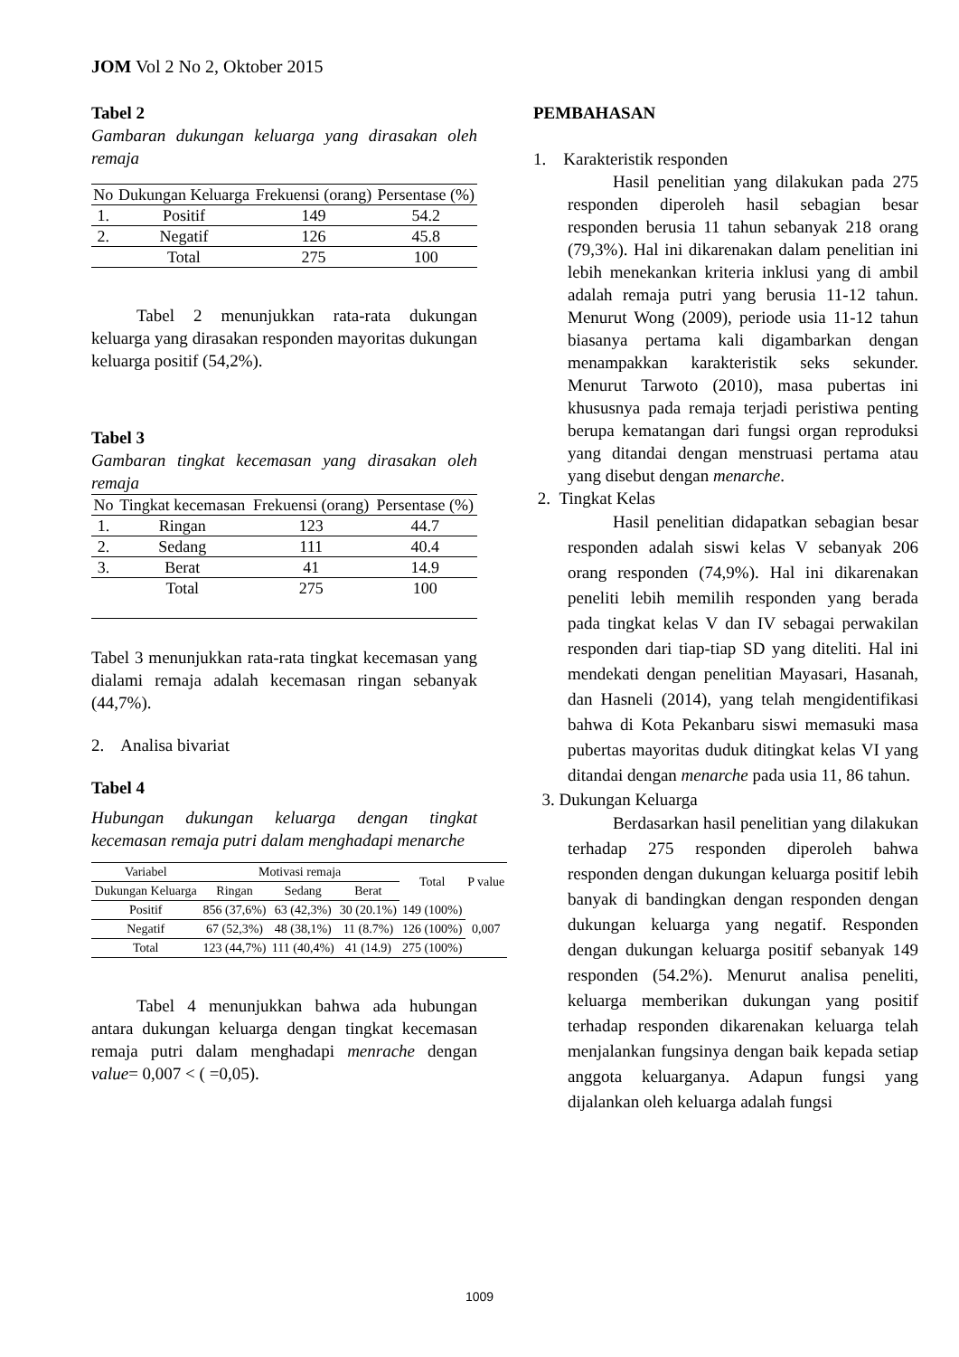JOM Vol 2 No 2, Oktober 2015
Tabel 2
Gambaran dukungan keluarga yang dirasakan oleh remaja
| No | Dukungan Keluarga | Frekuensi (orang) | Persentase (%) |
| --- | --- | --- | --- |
| 1. | Positif | 149 | 54.2 |
| 2. | Negatif | 126 | 45.8 |
| | Total | 275 | 100 |
Tabel 2 menunjukkan rata-rata dukungan keluarga yang dirasakan responden mayoritas dukungan keluarga positif (54,2%).
Tabel 3
Gambaran tingkat kecemasan yang dirasakan oleh remaja
| No | Tingkat kecemasan | Frekuensi (orang) | Persentase (%) |
| --- | --- | --- | --- |
| 1. | Ringan | 123 | 44.7 |
| 2. | Sedang | 111 | 40.4 |
| 3. | Berat | 41 | 14.9 |
| | Total | 275 | 100 |
Tabel 3 menunjukkan rata-rata tingkat kecemasan yang dialami remaja adalah kecemasan ringan sebanyak (44,7%).
2. Analisa bivariat
Tabel 4
Hubungan dukungan keluarga dengan tingkat kecemasan remaja putri dalam menghadapi menarche
| Variabel | Motivasi remaja | | | Total | P value |
| --- | --- | --- | --- | --- | --- |
| Dukungan Keluarga | Ringan | Sedang | Berat | | |
| Positif | 856 (37,6%) | 63 (42,3%) | 30 (20.1%) | 149 (100%) | 0,007 |
| Negatif | 67 (52,3%) | 48 (38,1%) | 11 (8.7%) | 126 (100%) | |
| Total | 123 (44,7%) | 111 (40,4%) | 41 (14.9) | 275 (100%) | |
Tabel 4 menunjukkan bahwa ada hubungan antara dukungan keluarga dengan tingkat kecemasan remaja putri dalam menghadapi menrache dengan value= 0,007 < ( =0,05).
PEMBAHASAN
1. Karakteristik responden
Hasil penelitian yang dilakukan pada 275 responden diperoleh hasil sebagian besar responden berusia 11 tahun sebanyak 218 orang (79,3%). Hal ini dikarenakan dalam penelitian ini lebih menekankan kriteria inklusi yang di ambil adalah remaja putri yang berusia 11-12 tahun. Menurut Wong (2009), periode usia 11-12 tahun biasanya pertama kali digambarkan dengan menampakkan karakteristik seks sekunder. Menurut Tarwoto (2010), masa pubertas ini khususnya pada remaja terjadi peristiwa penting berupa kematangan dari fungsi organ reproduksi yang ditandai dengan menstruasi pertama atau yang disebut dengan menarche.
2. Tingkat Kelas
Hasil penelitian didapatkan sebagian besar responden adalah siswi kelas V sebanyak 206 orang responden (74,9%). Hal ini dikarenakan peneliti lebih memilih responden yang berada pada tingkat kelas V dan IV sebagai perwakilan responden dari tiap-tiap SD yang diteliti. Hal ini mendekati dengan penelitian Mayasari, Hasanah, dan Hasneli (2014), yang telah mengidentifikasi bahwa di Kota Pekanbaru siswi memasuki masa pubertas mayoritas duduk ditingkat kelas VI yang ditandai dengan menarche pada usia 11, 86 tahun.
3. Dukungan Keluarga
Berdasarkan hasil penelitian yang dilakukan terhadap 275 responden diperoleh bahwa responden dengan dukungan keluarga positif lebih banyak di bandingkan dengan responden dengan dukungan keluarga yang negatif. Responden dengan dukungan keluarga positif sebanyak 149 responden (54.2%). Menurut analisa peneliti, keluarga memberikan dukungan yang positif terhadap responden dikarenakan keluarga telah menjalankan fungsinya dengan baik kepada setiap anggota keluarganya. Adapun fungsi yang dijalankan oleh keluarga adalah fungsi
1009